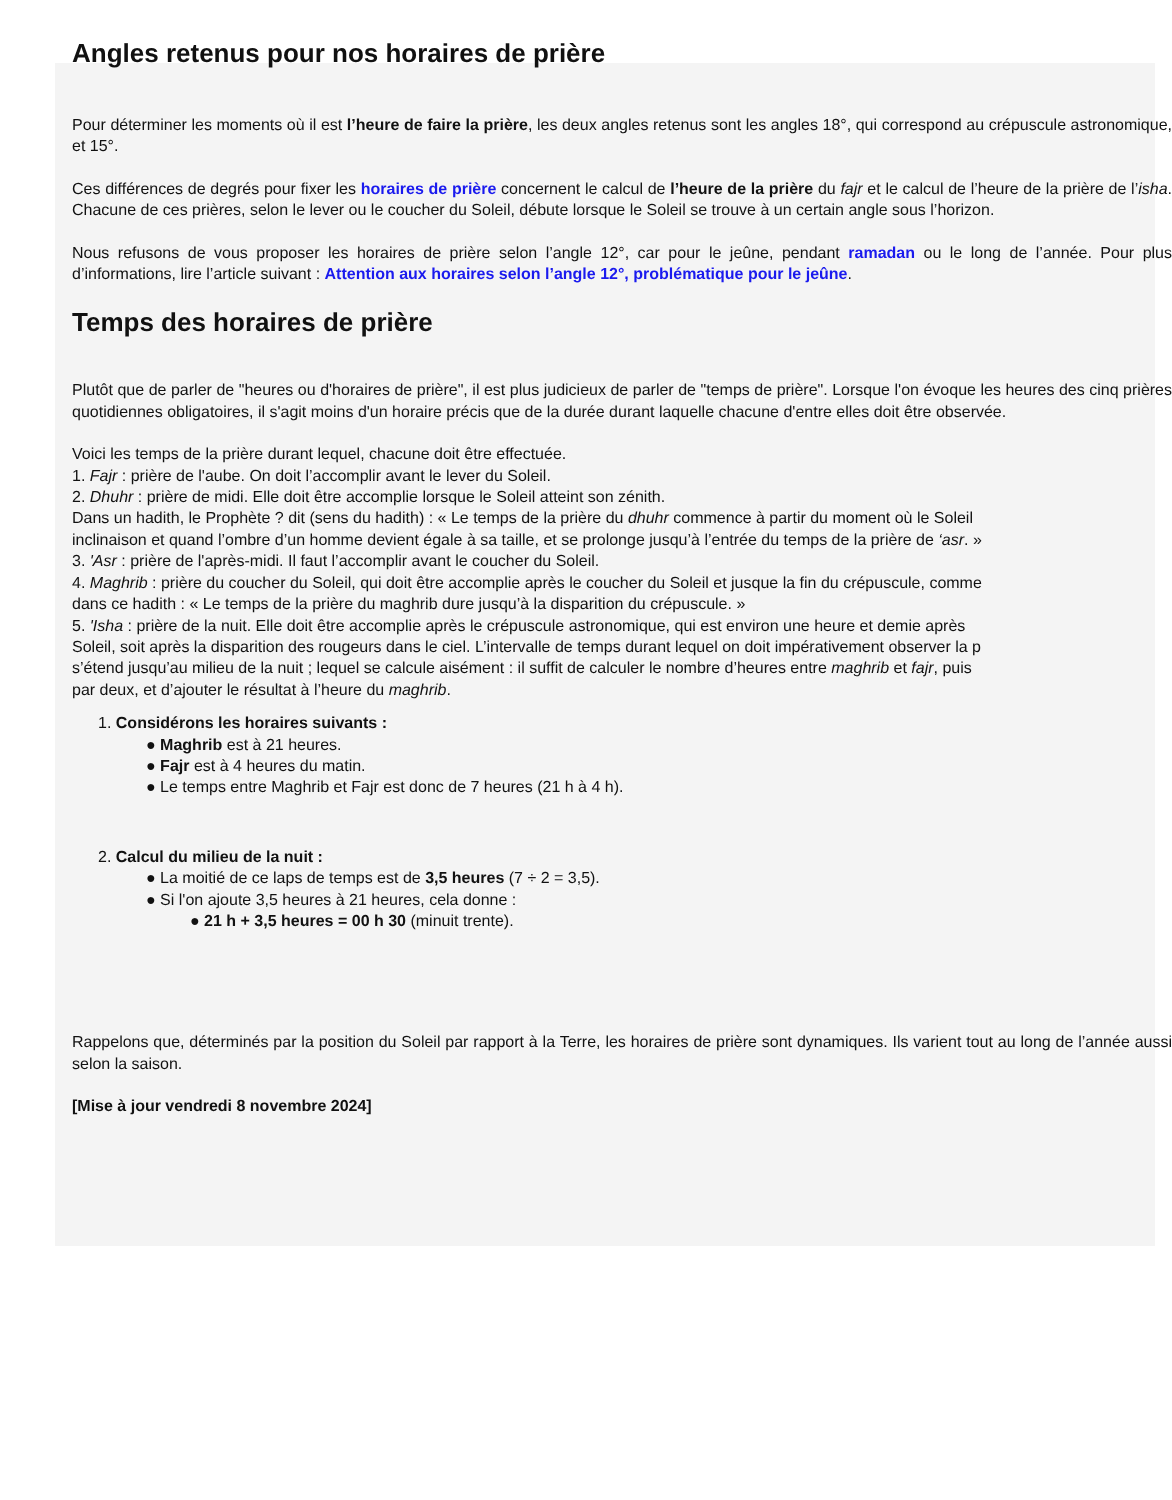Angles retenus pour nos horaires de prière
Pour déterminer les moments où il est l’heure de faire la prière, les deux angles retenus sont les angles 18°, qui correspond au crépuscule astronomique, et 15°.
Ces différences de degrés pour fixer les horaires de prière concernent le calcul de l’heure de la prière du fajr et le calcul de l’heure de la prière de l’isha. Chacune de ces prières, selon le lever ou le coucher du Soleil, débute lorsque le Soleil se trouve à un certain angle sous l’horizon.
Nous refusons de vous proposer les horaires de prière selon l’angle 12°, car pour le jeûne, pendant ramadan ou le long de l’année. Pour plus d’informations, lire l’article suivant : Attention aux horaires selon l’angle 12°, problématique pour le jeûne.
Temps des horaires de prière
Plutôt que de parler de "heures ou d'horaires de prière", il est plus judicieux de parler de "temps de prière". Lorsque l'on évoque les heures des cinq prières quotidiennes obligatoires, il s'agit moins d'un horaire précis que de la durée durant laquelle chacune d'entre elles doit être observée.
Voici les temps de la prière durant lequel, chacune doit être effectuée.
1. Fajr : prière de l'aube. On doit l’accomplir avant le lever du Soleil.
2. Dhuhr : prière de midi. Elle doit être accomplie lorsque le Soleil atteint son zénith.
Dans un hadith, le Prophète ? dit (sens du hadith) : « Le temps de la prière du dhuhr commence à partir du moment où le Soleil
inclinaison et quand l’ombre d’un homme devient égale à sa taille, et se prolonge jusqu’à l’entrée du temps de la prière de ‘asr. »
3. 'Asr : prière de l'après-midi. Il faut l’accomplir avant le coucher du Soleil.
4. Maghrib : prière du coucher du Soleil, qui doit être accomplie après le coucher du Soleil et jusque la fin du crépuscule, comme
dans ce hadith : « Le temps de la prière du maghrib dure jusqu’à la disparition du crépuscule. »
5. 'Isha : prière de la nuit. Elle doit être accomplie après le crépuscule astronomique, qui est environ une heure et demie après
Soleil, soit après la disparition des rougeurs dans le ciel. L’intervalle de temps durant lequel on doit impérativement observer la p
s’étend jusqu’au milieu de la nuit ; lequel se calcule aisément : il suffit de calculer le nombre d’heures entre maghrib et fajr, puis
par deux, et d’ajouter le résultat à l’heure du maghrib.
1. Considérons les horaires suivants :
● Maghrib est à 21 heures.
● Fajr est à 4 heures du matin.
● Le temps entre Maghrib et Fajr est donc de 7 heures (21 h à 4 h).
2. Calcul du milieu de la nuit :
● La moitié de ce laps de temps est de 3,5 heures (7 ÷ 2 = 3,5).
● Si l'on ajoute 3,5 heures à 21 heures, cela donne :
● 21 h + 3,5 heures = 00 h 30 (minuit trente).
Rappelons que, déterminés par la position du Soleil par rapport à la Terre, les horaires de prière sont dynamiques. Ils varient tout au long de l’année aussi selon la saison.
[Mise à jour vendredi 8 novembre 2024]